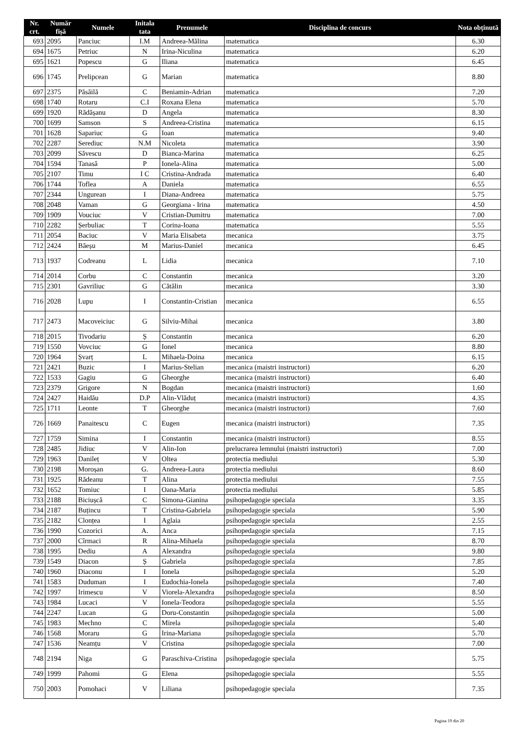| Nr. crt. | Număr fișă | Numele | Initala tata | Prenumele | Disciplina de concurs | Nota obținută |
| --- | --- | --- | --- | --- | --- | --- |
| 693 | 2095 | Panciuc | I.M | Andreea-Mălina | matematica | 6.30 |
| 694 | 1675 | Petriuc | N | Irina-Niculina | matematica | 6.20 |
| 695 | 1621 | Popescu | G | Iliana | matematica | 6.45 |
| 696 | 1745 | Prelipcean | G | Marian | matematica | 8.80 |
| 697 | 2375 | Păsăilă | C | Beniamin-Adrian | matematica | 7.20 |
| 698 | 1740 | Rotaru | C.I | Roxana Elena | matematica | 5.70 |
| 699 | 1920 | Rădășanu | D | Angela | matematica | 8.30 |
| 700 | 1699 | Samson | S | Andreea-Cristina | matematica | 6.15 |
| 701 | 1628 | Sapariuc | G | Ioan | matematica | 9.40 |
| 702 | 2287 | Serediuc | N.M | Nicoleta | matematica | 3.90 |
| 703 | 2099 | Săvescu | D | Bianca-Marina | matematica | 6.25 |
| 704 | 1594 | Tanasă | P | Ionela-Alina | matematica | 5.00 |
| 705 | 2107 | Timu | I C | Cristina-Andrada | matematica | 6.40 |
| 706 | 1744 | Toflea | A | Daniela | matematica | 6.55 |
| 707 | 2344 | Ungurean | I | Diana-Andreea | matematica | 5.75 |
| 708 | 2048 | Vaman | G | Georgiana - Irina | matematica | 4.50 |
| 709 | 1909 | Vouciuc | V | Cristian-Dumitru | matematica | 7.00 |
| 710 | 2282 | Șerbuliac | T | Corina-Ioana | matematica | 5.55 |
| 711 | 2054 | Baciuc | V | Maria Elisabeta | mecanica | 3.75 |
| 712 | 2424 | Băeșu | M | Marius-Daniel | mecanica | 6.45 |
| 713 | 1937 | Codreanu | L | Lidia | mecanica | 7.10 |
| 714 | 2014 | Corbu | C | Constantin | mecanica | 3.20 |
| 715 | 2301 | Gavriliuc | G | Cătălin | mecanica | 3.30 |
| 716 | 2028 | Lupu | I | Constantin-Cristian | mecanica | 6.55 |
| 717 | 2473 | Macoveiciuc | G | Silviu-Mihai | mecanica | 3.80 |
| 718 | 2015 | Tivodariu | Ș | Constantin | mecanica | 6.20 |
| 719 | 1550 | Vovciuc | G | Ionel | mecanica | 8.80 |
| 720 | 1964 | Șvarț | L | Mihaela-Doina | mecanica | 6.15 |
| 721 | 2421 | Buzic | I | Marius-Stelian | mecanica (maistri instructori) | 6.20 |
| 722 | 1533 | Gagiu | G | Gheorghe | mecanica (maistri instructori) | 6.40 |
| 723 | 2379 | Grigore | N | Bogdan | mecanica (maistri instructori) | 1.60 |
| 724 | 2427 | Haidău | D.P | Alin-Vlăduț | mecanica (maistri instructori) | 4.35 |
| 725 | 1711 | Leonte | T | Gheorghe | mecanica (maistri instructori) | 7.60 |
| 726 | 1669 | Panaitescu | C | Eugen | mecanica (maistri instructori) | 7.35 |
| 727 | 1759 | Simina | I | Constantin | mecanica (maistri instructori) | 8.55 |
| 728 | 2485 | Jidiuc | V | Alin-Ion | prelucrarea lemnului (maistri instructori) | 7.00 |
| 729 | 1963 | Danileț | V | Oltea | protectia mediului | 5.30 |
| 730 | 2198 | Moroșan | G. | Andreea-Laura | protectia mediului | 8.60 |
| 731 | 1925 | Rădeanu | T | Alina | protectia mediului | 7.55 |
| 732 | 1652 | Tomiuc | I | Oana-Maria | protectia mediului | 5.85 |
| 733 | 2188 | Biciușcă | C | Simona-Gianina | psihopedagogie speciala | 3.35 |
| 734 | 2187 | Buțincu | T | Cristina-Gabriela | psihopedagogie speciala | 5.90 |
| 735 | 2182 | Clonțea | I | Aglaia | psihopedagogie speciala | 2.55 |
| 736 | 1990 | Cozorici | A. | Anca | psihopedagogie speciala | 7.15 |
| 737 | 2000 | Cîrmaci | R | Alina-Mihaela | psihopedagogie speciala | 8.70 |
| 738 | 1995 | Dediu | A | Alexandra | psihopedagogie speciala | 9.80 |
| 739 | 1549 | Diacon | Ș | Gabriela | psihopedagogie speciala | 7.85 |
| 740 | 1960 | Diaconu | I | Ionela | psihopedagogie speciala | 5.20 |
| 741 | 1583 | Duduman | I | Eudochia-Ionela | psihopedagogie speciala | 7.40 |
| 742 | 1997 | Irimescu | V | Viorela-Alexandra | psihopedagogie speciala | 8.50 |
| 743 | 1984 | Lucaci | V | Ionela-Teodora | psihopedagogie speciala | 5.55 |
| 744 | 2247 | Lucan | G | Doru-Constantin | psihopedagogie speciala | 5.00 |
| 745 | 1983 | Mechno | C | Mirela | psihopedagogie speciala | 5.40 |
| 746 | 1568 | Moraru | G | Irina-Mariana | psihopedagogie speciala | 5.70 |
| 747 | 1536 | Neamțu | V | Cristina | psihopedagogie speciala | 7.00 |
| 748 | 2194 | Niga | G | Paraschiva-Cristina | psihopedagogie speciala | 5.75 |
| 749 | 1999 | Pahomi | G | Elena | psihopedagogie speciala | 5.55 |
| 750 | 2003 | Pomohaci | V | Liliana | psihopedagogie speciala | 7.35 |
Pagina 19 din 20